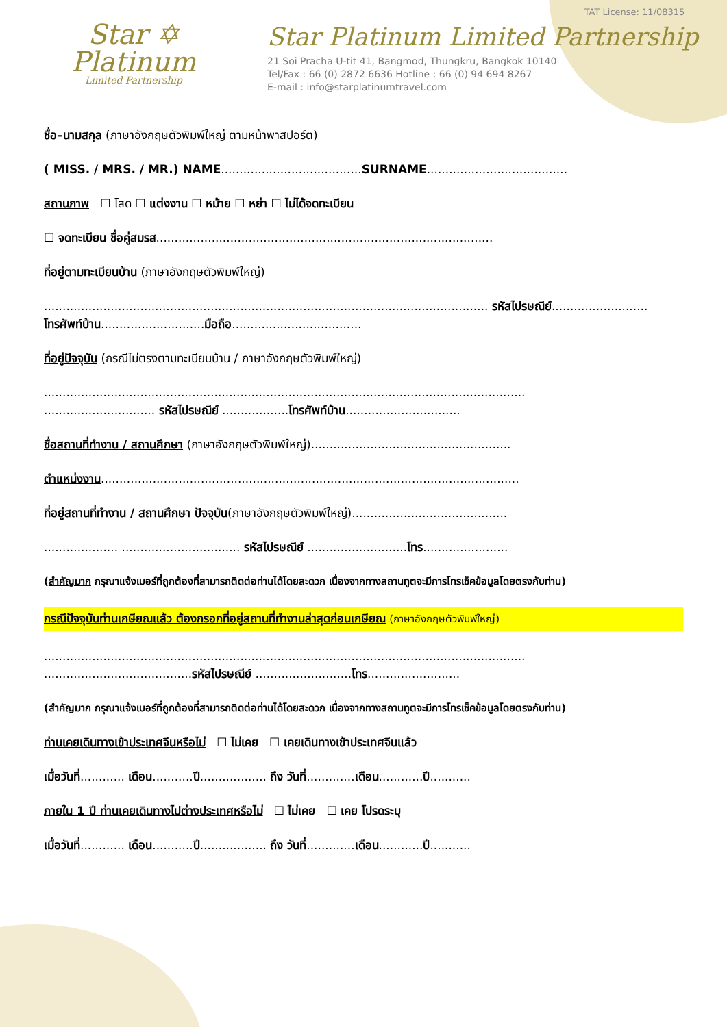Star ✡
Platinum
Limited Partnership
TAT License: 11/08315
Star Platinum Limited Partnership
21 Soi Pracha U-tit 41, Bangmod, Thungkru, Bangkok 10140
Tel/Fax : 66 (0) 2872 6636 Hotline : 66 (0) 94 694 8267
E-mail : info@starplatinumtravel.com
ชื่อ–นามสกุล (ภาษาอังกฤษตัวพิมพ์ใหญ่ ตามหน้าพาสปอร์ต)
( MISS. / MRS. / MR.) NAME......................................SURNAME......................................
สถานภาพ ☐ โสด ☐ แต่งงาน ☐ หม้าย ☐ หย่า ☐ ไม่ได้จดทะเบียน
☐ จดทะเบียน ชื่อคู่สมรส...........................................................................................
ที่อยู่ตามทะเบียนบ้าน (ภาษาอังกฤษตัวพิมพ์ใหญ่)
........................................................................................................................ รหัสไปรษณีย์.......................... โทรศัพท์บ้าน............................มือถือ...................................
ที่อยู่ปัจจุบัน (กรณีไม่ตรงตามทะเบียนบ้าน / ภาษาอังกฤษตัวพิมพ์ใหญ่)
..................................................................................................................................
.............................. รหัสไปรษณีย์ ..................โทรศัพท์บ้าน...............................
ชื่อสถานที่ทำงาน / สถานศึกษา (ภาษาอังกฤษตัวพิมพ์ใหญ่)......................................................
ตำแหน่งงาน.................................................................................................................
ที่อยู่สถานที่ทำงาน / สถานศึกษา ปัจจุบัน(ภาษาอังกฤษตัวพิมพ์ใหญ่)..........................................
.................... ................................ รหัสไปรษณีย์ ...........................โทร.......................
(สำคัญมาก กรุณาแจ้งเบอร์ที่ถูกต้องที่สามารถติดต่อท่านได้โดยสะดวก เนื่องจากทางสถานทูตจะมีการโทรเช็คข้อมูลโดยตรงกับท่าน)
กรณีปัจจุบันท่านเกษียณแล้ว ต้องกรอกที่อยู่สถานที่ทำงานล่าสุดก่อนเกษียณ (ภาษาอังกฤษตัวพิมพ์ใหญ่)
..................................................................................................................................
........................................รหัสไปรษณีย์ ..........................โทร.........................
(สำคัญมาก กรุณาแจ้งเบอร์ที่ถูกต้องที่สามารถติดต่อท่านได้โดยสะดวก เนื่องจากทางสถานทูตจะมีการโทรเช็คข้อมูลโดยตรงกับท่าน)
ท่านเคยเดินทางเข้าประเทศจีนหรือไม่ ☐ ไม่เคย ☐ เคยเดินทางเข้าประเทศจีนแล้ว
เมื่อวันที่............ เดือน...........ปี.................. ถึง วันที่.............เดือน............ปี...........
ภายใน 1 ปี ท่านเคยเดินทางไปต่างประเทศหรือไม่ ☐ ไม่เคย ☐ เคย โปรดระบุ
เมื่อวันที่............ เดือน...........ปี.................. ถึง วันที่.............เดือน............ปี...........